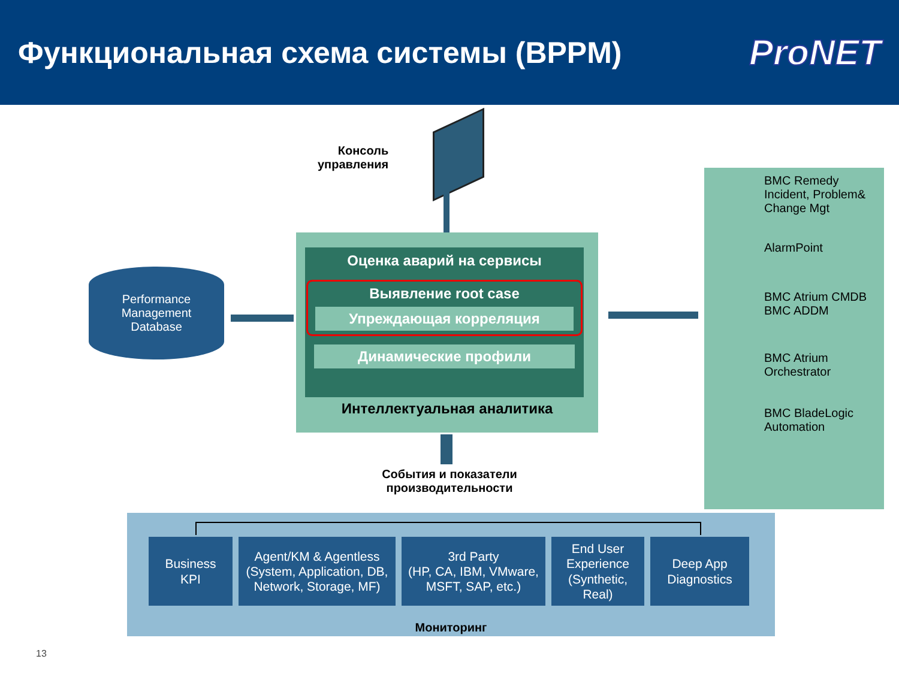Функциональная схема системы (BPPM)
ProNET
Консоль
управления
Оценка аварий на сервисы
Выявление root case
Упреждающая корреляция
Динамические профили
Интеллектуальная аналитика
Performance
Management
Database
События и показатели производительности
BMC Remedy Incident, Problem& Change Mgt
AlarmPoint
BMC Atrium CMDB
BMC ADDM
BMC Atrium
Orchestrator
BMC BladeLogic
Automation
Business
KPI
Agent/KM & Agentless
(System, Application, DB,
Network, Storage, MF)
3rd Party
(HP, CA, IBM, VMware,
MSFT, SAP, etc.)
End User
Experience
(Synthetic, Real)
Deep App
Diagnostics
Мониторинг
13